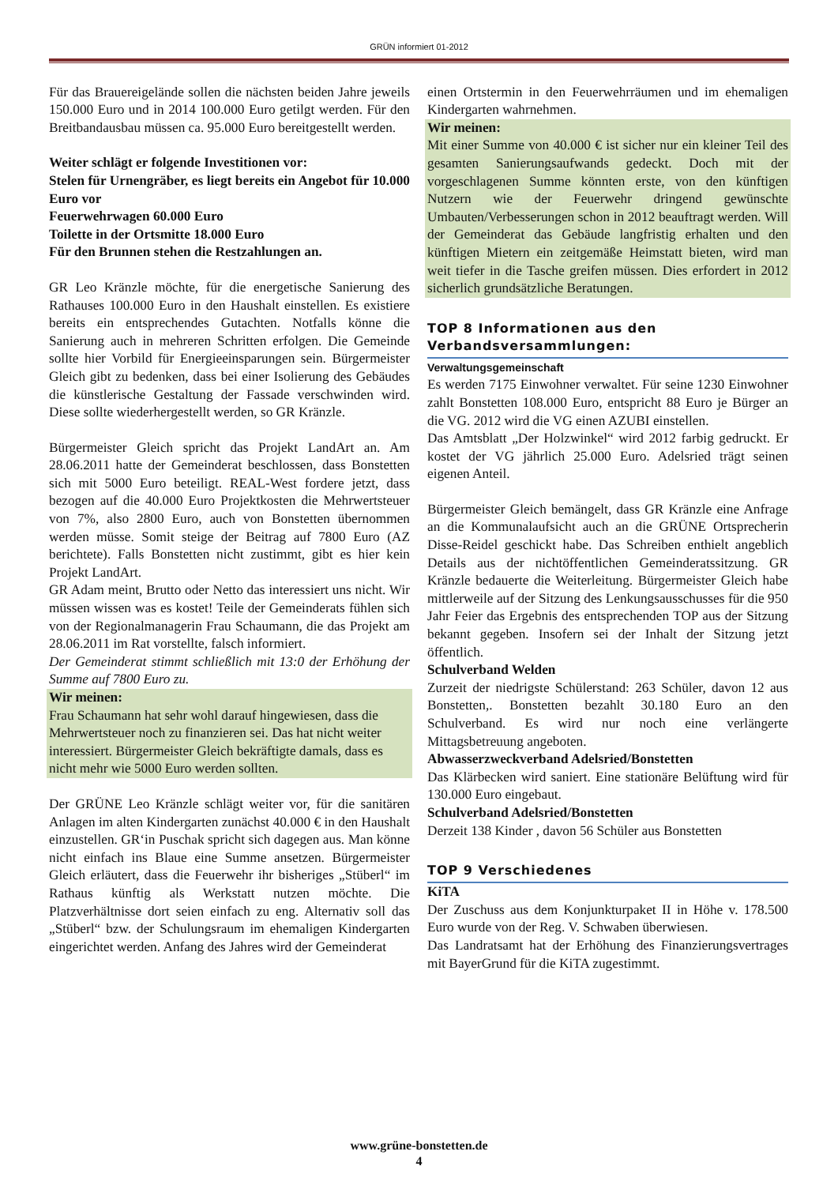GRÜN informiert 01-2012
Für das Brauereigelände sollen die nächsten beiden Jahre jeweils 150.000 Euro und in 2014 100.000 Euro getilgt werden. Für den Breitbandausbau müssen ca. 95.000 Euro bereitgestellt werden.
Weiter schlägt er folgende Investitionen vor:
Stelen für Urnengräber, es liegt bereits ein Angebot für 10.000 Euro vor
Feuerwehrwagen 60.000 Euro
Toilette in der Ortsmitte 18.000 Euro
Für den Brunnen stehen die Restzahlungen an.
GR Leo Kränzle möchte, für die energetische Sanierung des Rathauses 100.000 Euro in den Haushalt einstellen. Es existiere bereits ein entsprechendes Gutachten. Notfalls könne die Sanierung auch in mehreren Schritten erfolgen. Die Gemeinde sollte hier Vorbild für Energieeinsparungen sein. Bürgermeister Gleich gibt zu bedenken, dass bei einer Isolierung des Gebäudes die künstlerische Gestaltung der Fassade verschwinden wird. Diese sollte wiederhergestellt werden, so GR Kränzle.
Bürgermeister Gleich spricht das Projekt LandArt an. Am 28.06.2011 hatte der Gemeinderat beschlossen, dass Bonstetten sich mit 5000 Euro beteiligt. REAL-West fordere jetzt, dass bezogen auf die 40.000 Euro Projektkosten die Mehrwertsteuer von 7%, also 2800 Euro, auch von Bonstetten übernommen werden müsse. Somit steige der Beitrag auf 7800 Euro (AZ berichtete). Falls Bonstetten nicht zustimmt, gibt es hier kein Projekt LandArt.
GR Adam meint, Brutto oder Netto das interessiert uns nicht. Wir müssen wissen was es kostet! Teile der Gemeinderats fühlen sich von der Regionalmanagerin Frau Schaumann, die das Projekt am 28.06.2011 im Rat vorstellte, falsch informiert.
Der Gemeinderat stimmt schließlich mit 13:0 der Erhöhung der Summe auf 7800 Euro zu.
Wir meinen:
Frau Schaumann hat sehr wohl darauf hingewiesen, dass die Mehrwertsteuer noch zu finanzieren sei. Das hat nicht weiter interessiert. Bürgermeister Gleich bekräftigte damals, dass es nicht mehr wie 5000 Euro werden sollten.
Der GRÜNE Leo Kränzle schlägt weiter vor, für die sanitären Anlagen im alten Kindergarten zunächst 40.000 € in den Haushalt einzustellen. GR‘in Puschak spricht sich dagegen aus. Man könne nicht einfach ins Blaue eine Summe ansetzen. Bürgermeister Gleich erläutert, dass die Feuerwehr ihr bisheriges „Stüberl“ im Rathaus künftig als Werkstatt nutzen möchte. Die Platzverhältnisse dort seien einfach zu eng. Alternativ soll das „Stüberl“ bzw. der Schulungsraum im ehemaligen Kindergarten eingerichtet werden. Anfang des Jahres wird der Gemeinderat
einen Ortstermin in den Feuerwehrräumen und im ehemaligen Kindergarten wahrnehmen.
Wir meinen:
Mit einer Summe von 40.000 € ist sicher nur ein kleiner Teil des gesamten Sanierungsaufwands gedeckt. Doch mit der vorgeschlagenen Summe könnten erste, von den künftigen Nutzern wie der Feuerwehr dringend gewünschte Umbauten/Verbesserungen schon in 2012 beauftragt werden. Will der Gemeinderat das Gebäude langfristig erhalten und den künftigen Mietern ein zeitgemäße Heimstatt bieten, wird man weit tiefer in die Tasche greifen müssen. Dies erfordert in 2012 sicherlich grundsätzliche Beratungen.
TOP 8 Informationen aus den Verbandsversammlungen:
Verwaltungsgemeinschaft
Es werden 7175 Einwohner verwaltet. Für seine 1230 Einwohner zahlt Bonstetten 108.000 Euro, entspricht 88 Euro je Bürger an die VG. 2012 wird die VG einen AZUBI einstellen.
Das Amtsblatt „Der Holzwinkel“ wird 2012 farbig gedruckt. Er kostet der VG jährlich 25.000 Euro. Adelsried trägt seinen eigenen Anteil.
Bürgermeister Gleich bemängelt, dass GR Kränzle eine Anfrage an die Kommunalaufsicht auch an die GRÜNE Ortsprecherin Disse-Reidel geschickt habe. Das Schreiben enthielt angeblich Details aus der nichtöffentlichen Gemeinderatssitzung. GR Kränzle bedauerte die Weiterleitung. Bürgermeister Gleich habe mittlerweile auf der Sitzung des Lenkungsausschusses für die 950 Jahr Feier das Ergebnis des entsprechenden TOP aus der Sitzung bekannt gegeben. Insofern sei der Inhalt der Sitzung jetzt öffentlich.
Schulverband Welden
Zurzeit der niedrigste Schülerstand: 263 Schüler, davon 12 aus Bonstetten,. Bonstetten bezahlt 30.180 Euro an den Schulverband. Es wird nur noch eine verlängerte Mittagsbetreuung angeboten.
Abwasserzweckverband Adelsried/Bonstetten
Das Klärbecken wird saniert. Eine stationäre Belüftung wird für 130.000 Euro eingebaut.
Schulverband Adelsried/Bonstetten
Derzeit 138 Kinder , davon 56 Schüler aus Bonstetten
TOP 9 Verschiedenes
KiTA
Der Zuschuss aus dem Konjunkturpaket II in Höhe v. 178.500 Euro wurde von der Reg. V. Schwaben überwiesen.
Das Landratsamt hat der Erhöhung des Finanzierungsvertrages mit BayerGrund für die KiTA zugestimmt.
www.grüne-bonstetten.de
4